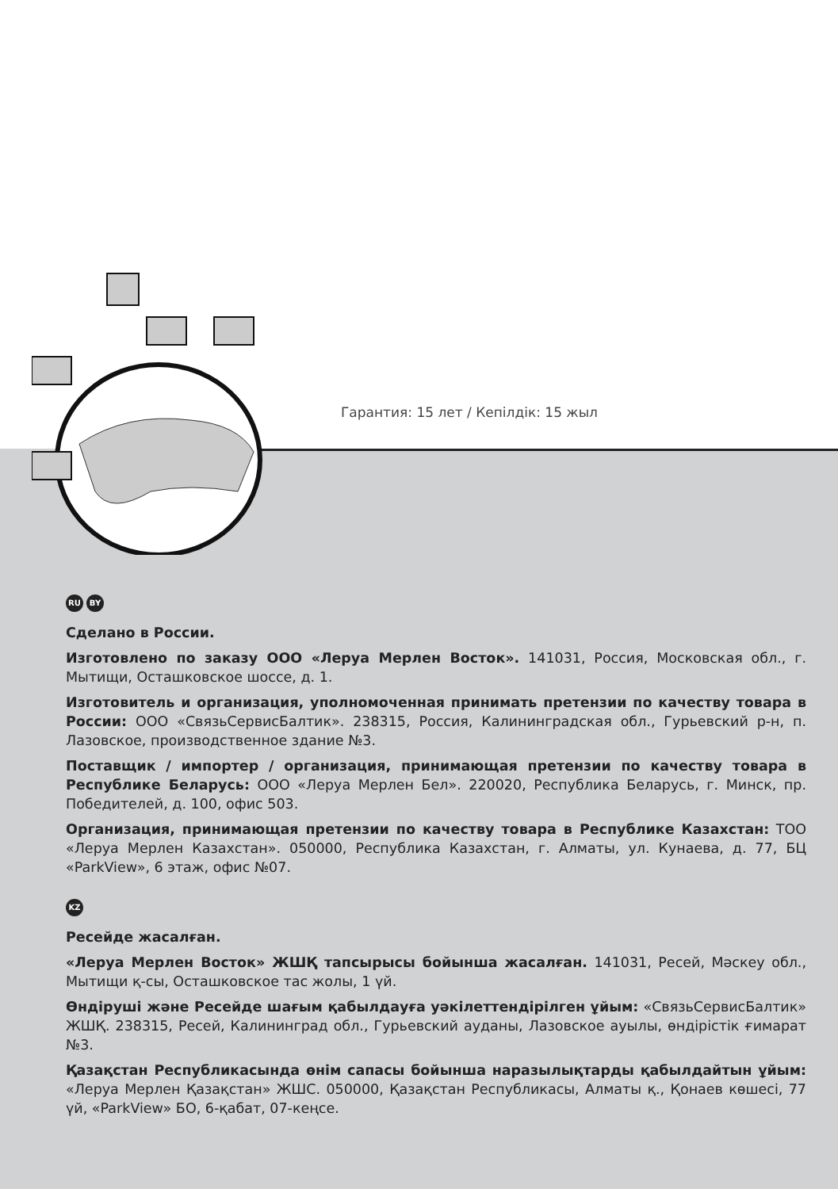Гарантия: 15 лет / Кепілдік: 15 жыл
RU BY
Сделано в России.
Изготовлено по заказу ООО «Леруа Мерлен Восток». 141031, Россия, Московская обл., г. Мытищи, Осташковское шоссе, д. 1.
Изготовитель и организация, уполномоченная принимать претензии по качеству товара в России: ООО «СвязьСервисБалтик». 238315, Россия, Калининградская обл., Гурьевский р-н, п. Лазовское, производственное здание №3.
Поставщик / импортер / организация, принимающая претензии по качеству товара в Республике Беларусь: ООО «Леруа Мерлен Бел». 220020, Республика Беларусь, г. Минск, пр. Победителей, д. 100, офис 503.
Организация, принимающая претензии по качеству товара в Республике Казахстан: ТОО «Леруа Мерлен Казахстан». 050000, Республика Казахстан, г. Алматы, ул. Кунаева, д. 77, БЦ «ParkView», 6 этаж, офис №07.
KZ
Ресейде жасалған.
«Леруа Мерлен Восток» ЖШҚ тапсырысы бойынша жасалған. 141031, Ресей, Мәскеу обл., Мытищи қ-сы, Осташковское тас жолы, 1 үй.
Өндіруші және Ресейде шағым қабылдауға уәкілеттендірілген ұйым: «СвязьСервисБалтик» ЖШҚ. 238315, Ресей, Калининград обл., Гурьевский ауданы, Лазовское ауылы, өндірістік ғимарат №3.
Қазақстан Республикасында өнім сапасы бойынша наразылықтарды қабылдайтын ұйым: «Леруа Мерлен Қазақстан» ЖШС. 050000, Қазақстан Республикасы, Алматы қ., Қонаев көшесі, 77 үй, «ParkView» БО, 6-қабат, 07-кеңсе.